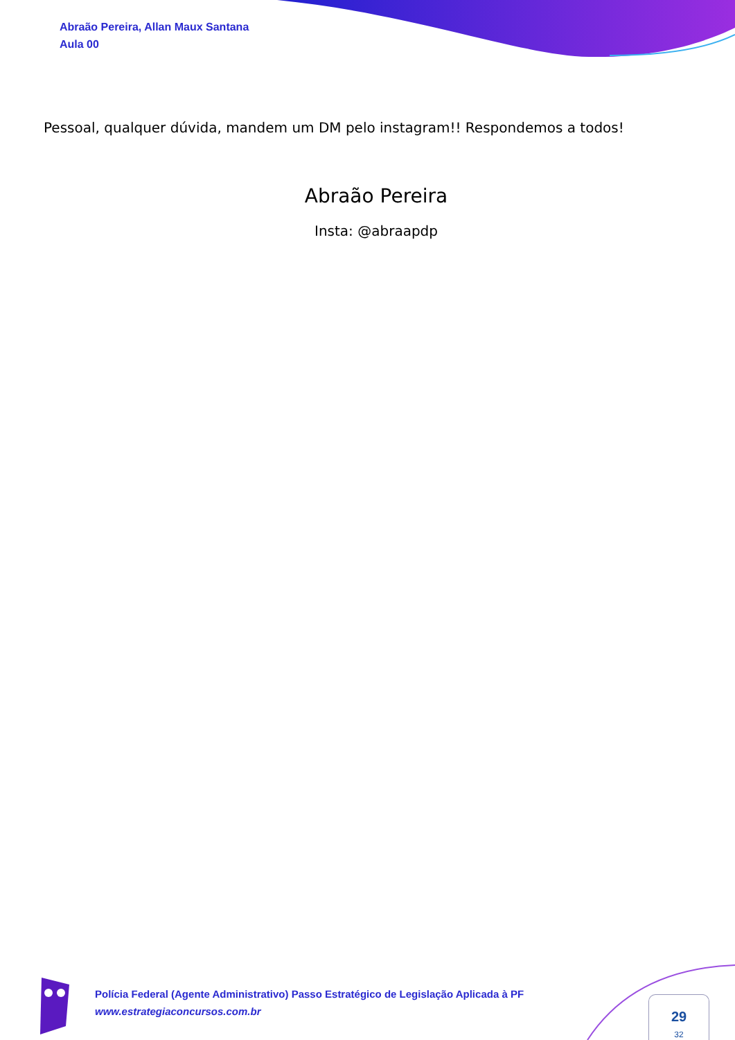Abraão Pereira, Allan Maux Santana
Aula 00
Pessoal, qualquer dúvida, mandem um DM pelo instagram!! Respondemos a todos!
Abraão Pereira
Insta: @abraapdp
Polícia Federal (Agente Administrativo) Passo Estratégico de Legislação Aplicada à PF
www.estrategiaconcursos.com.br
29
32